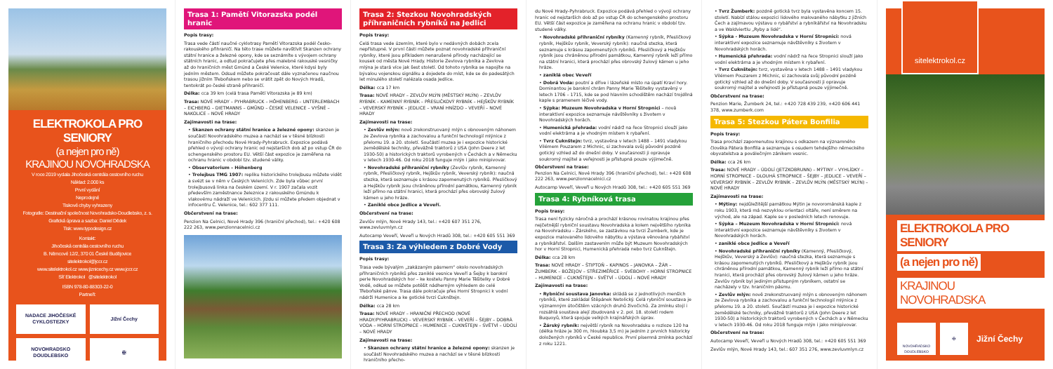ELEKTROKOLA PRO SENIORY
(a nejen pro ně)
KRAJINOU NOVOHRADSKA
V roce 2019 vydala Jihočeská centrála cestovního ruchu
Náklad: 2.000 ks
První vydání
Neprodejné
Tiskové chyby vyhrazeny
Fotografie: Destinační společnost Novohradsko-Doudlebsko, z. s.
Grafická úprava a sazba: Daniel Dědek
Tisk: www.typodesign.cz
Kontakt:
Jihočeská centrála cestovního ruchu
B. Němcové 12/2, 370 01 České Budějovice
sitelektrokol@jccr.cz
www.sitelektrokol.cz www.jiznicechy.cz www.jccr.cz
Síť Elektrokol @sitelektrokol
ISBN 978-80-88303-22-0
Partneři:
NADACE JIHOČESKÉ CYKLOSTEZKY
Jižní Čechy
NOVOHRADSKO DOUDLEBSKO
✠
Trasa 1: Pamětí Vitorazska podél hranic
Popis trasy:
Trasa vede částí naučné cyklotrasy Pamětí Vitorazska podél česko-rakouského přihraničí. Na této trase můžete navštívit Skanzen ochrany státní hranice a železné opony, kde se seznámíte s vývojem ochrany státních hranic, a odtud pokračujete přes malebné rakouské vesničky až do hraničních měst Gmünd a České Velenice, které kdysi byly jedním městem. Odsud můžete pokračovat dále vyznačenou naučnou trasou jižním Třeboňskem nebo se vrátit zpět do Nových Hradů, tentokrát po české straně přihraničí.
Délka: cca 39 km (celá trasa Pamětí Vitorazska je 89 km)
Trasa: NOVÉ HRADY – PYHRABRUCK – HÖHENBERG – UNTERLEMBACH – EICHBERG – DIETMANNS – GMÜND – ČESKÉ VELENICE – VYŠNÉ – NAKOLICE – NOVÉ HRADY
Zajímavosti na trase:
• Skanzen ochrany státní hranice a železné opony: skanzen je součástí Novohradského muzea a nachází se v těsné blízkosti hraničního přechodu Nové Hrady-Pyhrabruck. Expozice podává přehled o vývoji ochrany hranic od nejstarších dob až po vstup ČR do schengenského prostoru EU. Větší část expozice je zaměřena na ochranu hranic v období tzv. studené války.
• Observatorium – Höhenberg
• Trolejbus TMG 1907: repliku historického trolejbusu můžete vidět a svézt se v něm v Českých Velenicích. Zde byla vůbec první trolejbusová linka na českém území. V r. 1907 začala vozit především zaměstnance železnice z rakouského Gmündu k vlakovému nádraží ve Velenicích. Jízdu si můžete předem objednat v infocentru Č. Velenice, tel.: 602 377 111.
Občerstvení na trase:
Penzion Na Celnici, Nové Hrady 396 (hraniční přechod), tel.: +420 608 222 263, www.penzionnacelnici.cz
Trasa 2: Stezkou Novohradských příhraničních rybníků na Jedlici
Popis trasy:
Celá trasa vede územím, které bylo v nedávných dobách zcela nepřístupné. V první části můžete poznat novohradské příhraniční rybníky, které jsou příkladem nenarušené přírody nacházející se kousek od města Nové Hrady. Historie Zevlova rybníka a Zevlova mlýna je stará více jak šest století. Od tohoto rybníka se napojíte na bývalou vojenskou signálku a dojedete do míst, kde se do padesátých let minulého století nalézala osada Jedlice.
Délka: cca 17 km
Trasa: NOVÉ HRADY – ZEVLŮV MLÝN (MĚSTSKÝ MLÝN) – ZEVLŮV RYBNÍK – KAMENNÝ RYBNÍK – PŘESLIČKOVÝ RYBNÍK – HEJŠKŮV RYBNÍK – VEVERSKÝ RYBNÍK – JEDLICE – VRANÍ HNÍZDO – VEVEŘÍ – NOVÉ HRADY
Zajímavosti na trase:
• Zevlův mlýn: nově zrekonstruovaný mlýn s obnoveným náhonem ze Zevlova rybníka a zachovalou a funkční technologií mlýnice z přelomu 19. a 20. století. Součástí muzea je i expozice historické zemědělské techniky, převážně traktorů z USA (John Deere z let 1930-50) a historických traktorů vyrobených v Čechách a v Německu v letech 1930-46. Od roku 2018 funguje mlýn i jako minipivovar.
• Novohradské příhraniční rybníky (Zevlův rybník, Kamenný rybník, Přesličkový rybník, Hejškův rybník, Veverský rybník): naučná stezka, která seznamuje s krásou zapomenutých rybníků. Přesličkový a Hejškův rybník jsou chráněnou přírodní památkou, Kamenný rybník leží přímo na státní hranici, která prochází přes obrovský žulový kámen u jeho hráze.
• Zaniklé obce Jedlice a Veveří.
Občerstvení na trase:
Zevlův mlýn, Nové Hrady 143, tel.: +420 607 351 276, www.zevluvmlyn.cz
Autocamp Veveří, Veveří u Nových Hradů 308, tel.: +420 605 551 369
Trasa 3: Za výhledem z Dobré Vody
Popis trasy:
Trasa vede bývalým „zakázaným pásmem“ okolo novohradských příhraničních rybníků přes zaniklé vesnice Veveří a Šejby k barokní perle Novohradských hor – ke kostelu Panny Marie Těšitelky v Dobré Vodě, odkud se můžete potěšit nádherným výhledem do celé Třeboňské pánve. Trasa dále pokračuje přes Horní Stropnici k vodní nádrži Humenice a ke gotické tvrzi Cuknštejn.
Délka: cca 28 km
Trasa: NOVÉ HRADY – HRANIČNÍ PŘECHOD (NOVÉ HRADY/PYHRABRUCK) – VEVERSKÝ RYBNÍK – VEVEŘÍ – ŠEJBY – DOBRÁ VODA – HORNÍ STROPNICE – HUMENICE – CUKNŠTEJN – SVĚTVÍ – ÚDOLÍ – NOVÉ HRADY
Zajímavosti na trase:
• Skanzen ochrany státní hranice a železné opony: skanzen je součástí Novohradského muzea a nachází se v těsné blízkosti hraničního přecho-
du Nové Hrady-Pyhrabruck. Expozice podává přehled o vývoji ochrany hranic od nejstarších dob až po vstup ČR do schengenského prostoru EU. Větší část expozice je zaměřena na ochranu hranic v období tzv. studené války.
• Novohradské příhraniční rybníky (Kamenný rybník, Přesličkový rybník, Hejškův rybník, Veverský rybník): naučná stezka, která seznamuje s krásou zapomenutých rybníků. Přesličkový a Hejškův rybník jsou chráněnou přírodní památkou, Kamenný rybník leží přímo na státní hranici, která prochází přes obrovský žulový kámen u jeho hráze.
• zaniklá obec Veveří
• Dobrá Voda: poutní a dříve i lázeňské místo na úpatí Kraví hory. Dominantou je barokní chrám Panny Marie Těšitelky vystavěný v letech 1706 – 1715, kde se pod hlavním schodištěm nachází trojdílná kaple s pramenem léčivé vody.
• Sýpka: Muzeum Novohradska v Horní Stropnici – nová interaktivní expozice seznamuje návštěvníky s životem v Novohradských horách.
• Humenická přehrada: vodní nádrž na řece Stropnici slouží jako vodní elektrárna a je vhodným místem k rybaření.
• Tvrz Cuknštejn: tvrz, vystavěna v letech 1488 – 1491 vladykou Vilémem Pouzarem z Michnic, si zachovala svůj původní pozdně gotický vzhled až do dnešní doby. V současnosti ji opravuje soukromý majitel a veřejnosti je přístupná pouze výjimečně.
Občerstvení na trase:
Penzion Na Celnici, Nové Hrady 396 (hraniční přechod), tel.: +420 608 222 263, www.penzionnacelnici.cz
Autocamp Veveří, Veveří u Nových Hradů 308, tel.: +420 605 551 369
Trasa 4: Rybníková trasa
Popis trasy:
Trasa není fyzicky náročná a prochází krásnou rovinatou krajinou přes nejčetnější rybniční soustavu Novohradska a kolem největšího rybníka na Novohradsku – Žárského, se zastávkou na tvrzi Žumberk, kde je expozice malovaného lidového nábytku a výstava věnována rybářství a rybníkářství. Dalším zastavením může být Muzeum Novohradských hor v Horní Stropnici, Humenická přehrada nebo tvrz Cuknštejn.
Délka: cca 28 km
Trasa: NOVÉ HRADY – ŠTIPTOŇ – KAPINOS – JANOVKA – ŽÁR – ŽUMBERK – BOŽEJOV – STŘEZIMĚŘICE – SVÉBOHY – HORNÍ STROPNICE – HUMENICE – CUKNŠTEJN – SVĚTVÍ – ÚDOLÍ – NOVÉ HRADY
Zajímavosti na trase:
• Rybniční soustava Janovka: skládá se z jednotlivých menších rybníků, které zakládal Štěpánek Netolický. Celá rybniční soustava je významným útočištěm vzácných druhů živočichů. Za zmínku stojí i rozsáhlá soustava alejí zbudovaná v 2. pol. 18. století rodem Buquoyů, která spojuje velkých krajinářských úprav.
• Žárský rybník: největší rybník na Novohradsku o rozloze 120 ha (délka hráze je 300 m, hloubka 3,5 m) je jedním z prvních historicky doložených rybníků v České republice. První písemná zmínka pochází z roku 1221.
• Tvrz Žumberk: pozdně gotická tvrz byla vystavěna koncem 15. století. Nabízí stálou expozici lidového malovaného nábytku z jižních Čech a zajímavou výstavu o rybářství a rybníkářství na Novohradsku a ve Waldviertlu „Ryby a lidé“.
• Sýpka - Muzeum Novohradska v Horní Stropnici: nová interaktivní expozice seznamuje návštěvníky s životem v Novohradských horách.
• Humenická přehrada: vodní nádrž na řece Stropnici slouží jako vodní elektrárna a je vhodným místem k rybaření.
• Tvrz Cuknštejn: tvrz, vystavěna v letech 1488 – 1491 vladykou Vilémem Pouzarem z Michnic, si zachovala svůj původní pozdně gotický vzhled až do dnešní doby. V současnosti ji opravuje soukromý majitel a veřejnosti je přístupná pouze výjimečně.
Občerstvení na trase:
Penzion Marie, Žumberk 24, tel.: +420 728 439 239, +420 606 441 378, www.zumberk.com
Trasa 5: Stezkou Pátera Bonfilia
Popis trasy:
Trasa prochází zapomenutou krajinou s odkazem na významného člověka Pátera Bonfilia a seznamuje s osudem tehdejšího německého obyvatelstva a poválečným zánikem vesnic.
Délka: cca 26 km
Trasa: NOVÉ HRADY – ÚDOLÍ (JETZKOBRUNN) – MÝTINY – VYHLÍDKY – HORNÍ STROPNICE – DLOUHÁ STROPNICE – ŠEJBY – JEDLICE – VEVEŘÍ – VEVERSKÝ RYBNÍK – ZEVLŮV RYBNÍK – ZEVLŮV MLÝN (MĚSTSKÝ MLÝN) – NOVÉ HRADY
Zajímavosti na trase:
• Mýtiny: nejdůležitější památkou Mýtin je novorománská kaple z roku 1903, která má nezvyklou orientaci oltáře, není směrem na východ, ale na západ. Kaple se v posledních letech renovuje.
• Sýpka – Muzeum Novohradska v Horní Stropnici: nová interaktivní expozice seznamuje návštěvníky s životem v Novohradských horách.
• zaniklé obce Jedlice a Veveří
• Novohradské příhraniční rybníky (Kamenný, Přesličkový, Hejškův, Veverský a Zevlův): naučná stezka, která seznamuje s krásou zapomenutých rybníků. Přesličkový a Hejškův rybník jsou chráněnou přírodní památkou, Kamenný rybník leží přímo na státní hranici, která prochází přes obrovský žulový kámen u jeho hráze. Zevlův rybník byl jediným přístupným rybníkem, ostatní se nacházely v tzv. hraničním pásmu.
• Zevlův mlýn: nově zrekonstruovaný mlýn s obnoveným náhonem ze Zevlova rybníka a zachovalou a funkční technologií mlýnice z přelomu 19. a 20. století. Součástí muzea je i expozice historické zemědělské techniky, převážně traktorů z USA (John Deere z let 1930-50) a historických traktorů vyrobených v Čechách a v Německu v letech 1930-46. Od roku 2018 funguje mlýn i jako minipivovar.
Občerstvení na trase:
Autocamp Veveří, Veveří u Nových Hradů 308, tel.: +420 605 551 369
Zevlův mlýn, Nové Hrady 143, tel.: 607 351 276, www.zevluvmlyn.cz
sitelektrokol.cz
ELEKTROKOLA PRO SENIORY
(a nejen pro ně)
KRAJINOU NOVOHRADSKA
NOVOHRADSKO DOUDLEBSKO
✠
Jižní Čechy